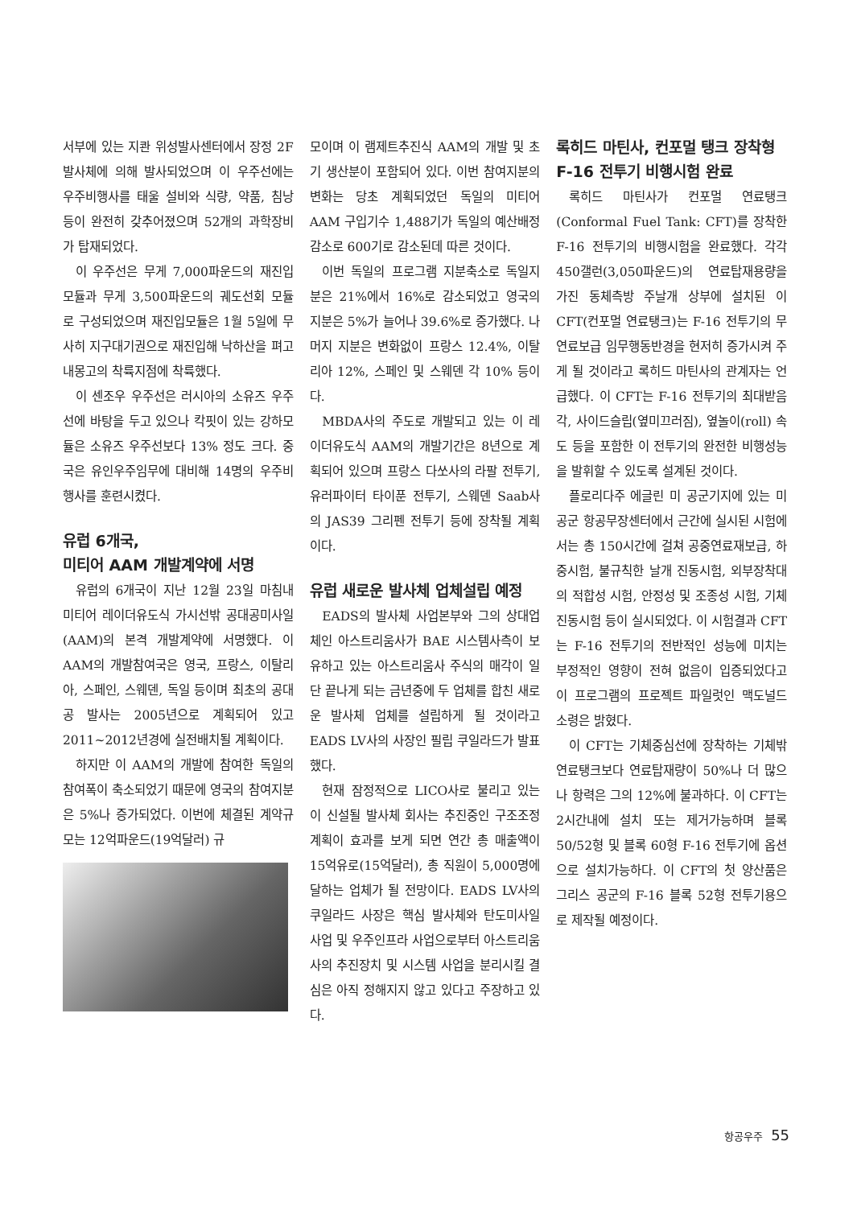서부에 있는 지콴 위성발사센터에서 장정 2F 발사체에 의해 발사되었으며 이 우주선에는 우주비행사를 태울 설비와 식량, 약품, 침낭 등이 완전히 갖추어졌으며 52개의 과학장비가 탑재되었다.
이 우주선은 무게 7,000파운드의 재진입모듈과 무게 3,500파운드의 궤도선회 모듈로 구성되었으며 재진입모듈은 1월 5일에 무사히 지구대기권으로 재진입해 낙하산을 펴고 내몽고의 착륙지점에 착륙했다.
이 센조우 우주선은 러시아의 소유즈 우주선에 바탕을 두고 있으나 칵핏이 있는 강하모듈은 소유즈 우주선보다 13% 정도 크다. 중국은 유인우주임무에 대비해 14명의 우주비행사를 훈련시켰다.
유럽 6개국,
미티어 AAM 개발계약에 서명
유럽의 6개국이 지난 12월 23일 마침내 미티어 레이더유도식 가시선밖 공대공미사일(AAM)의 본격 개발계약에 서명했다. 이 AAM의 개발참여국은 영국, 프랑스, 이탈리아, 스페인, 스웨덴, 독일 등이며 최초의 공대공 발사는 2005년으로 계획되어 있고 2011~2012년경에 실전배치될 계획이다.
하지만 이 AAM의 개발에 참여한 독일의 참여폭이 축소되었기 때문에 영국의 참여지분은 5%나 증가되었다. 이번에 체결된 계약규모는 12억파운드(19억달러) 규
모이며 이 램제트추진식 AAM의 개발 및 초기 생산분이 포함되어 있다. 이번 참여지분의 변화는 당초 계획되었던 독일의 미티어 AAM 구입기수 1,488기가 독일의 예산배정 감소로 600기로 감소된데 따른 것이다.
이번 독일의 프로그램 지분축소로 독일지분은 21%에서 16%로 감소되었고 영국의 지분은 5%가 늘어나 39.6%로 증가했다. 나머지 지분은 변화없이 프랑스 12.4%, 이탈리아 12%, 스페인 및 스웨덴 각 10% 등이다.
MBDA사의 주도로 개발되고 있는 이 레이더유도식 AAM의 개발기간은 8년으로 계획되어 있으며 프랑스 다쏘사의 라팔 전투기, 유러파이터 타이푼 전투기, 스웨덴 Saab사의 JAS39 그리펜 전투기 등에 장착될 계획이다.
유럽 새로운 발사체 업체설립 예정
EADS의 발사체 사업본부와 그의 상대업체인 아스트리움사가 BAE 시스템사측이 보유하고 있는 아스트리움사 주식의 매각이 일단 끝나게 되는 금년중에 두 업체를 합친 새로운 발사체 업체를 설립하게 될 것이라고 EADS LV사의 사장인 필립 쿠일라드가 발표했다.
현재 잠정적으로 LICO사로 불리고 있는 이 신설될 발사체 회사는 추진중인 구조조정 계획이 효과를 보게 되면 연간 총 매출액이 15억유로(15억달러), 총 직원이 5,000명에 달하는 업체가 될 전망이다. EADS LV사의 쿠일라드 사장은 핵심 발사체와 탄도미사일 사업 및 우주인프라 사업으로부터 아스트리움사의 추진장치 및 시스템 사업을 분리시킬 결심은 아직 정해지지 않고 있다고 주장하고 있다.
록히드 마틴사, 컨포멀 탱크 장착형
F-16 전투기 비행시험 완료
록히드 마틴사가 컨포멀 연료탱크(Conformal Fuel Tank: CFT)를 장착한 F-16 전투기의 비행시험을 완료했다. 각각 450갤런(3,050파운드)의 연료탑재용량을 가진 동체측방 주날개 상부에 설치된 이 CFT(컨포멀 연료탱크)는 F-16 전투기의 무연료보급 임무행동반경을 현저히 증가시켜 주게 될 것이라고 록히드 마틴사의 관계자는 언급했다. 이 CFT는 F-16 전투기의 최대받음각, 사이드슬립(옆미끄러짐), 옆놀이(roll) 속도 등을 포함한 이 전투기의 완전한 비행성능을 발휘할 수 있도록 설계된 것이다.
플로리다주 에글린 미 공군기지에 있는 미 공군 항공무장센터에서 근간에 실시된 시험에서는 총 150시간에 걸쳐 공중연료재보급, 하중시험, 불규칙한 날개 진동시험, 외부장착대의 적합성 시험, 안정성 및 조종성 시험, 기체 진동시험 등이 실시되었다. 이 시험결과 CFT는 F-16 전투기의 전반적인 성능에 미치는 부정적인 영향이 전혀 없음이 입증되었다고 이 프로그램의 프로젝트 파일럿인 맥도널드 소령은 밝혔다.
이 CFT는 기체중심선에 장착하는 기체밖 연료탱크보다 연료탑재량이 50%나 더 많으나 항력은 그의 12%에 불과하다. 이 CFT는 2시간내에 설치 또는 제거가능하며 블록 50/52형 및 블록 60형 F-16 전투기에 옵션으로 설치가능하다. 이 CFT의 첫 양산품은 그리스 공군의 F-16 블록 52형 전투기용으로 제작될 예정이다.
항공우주 55